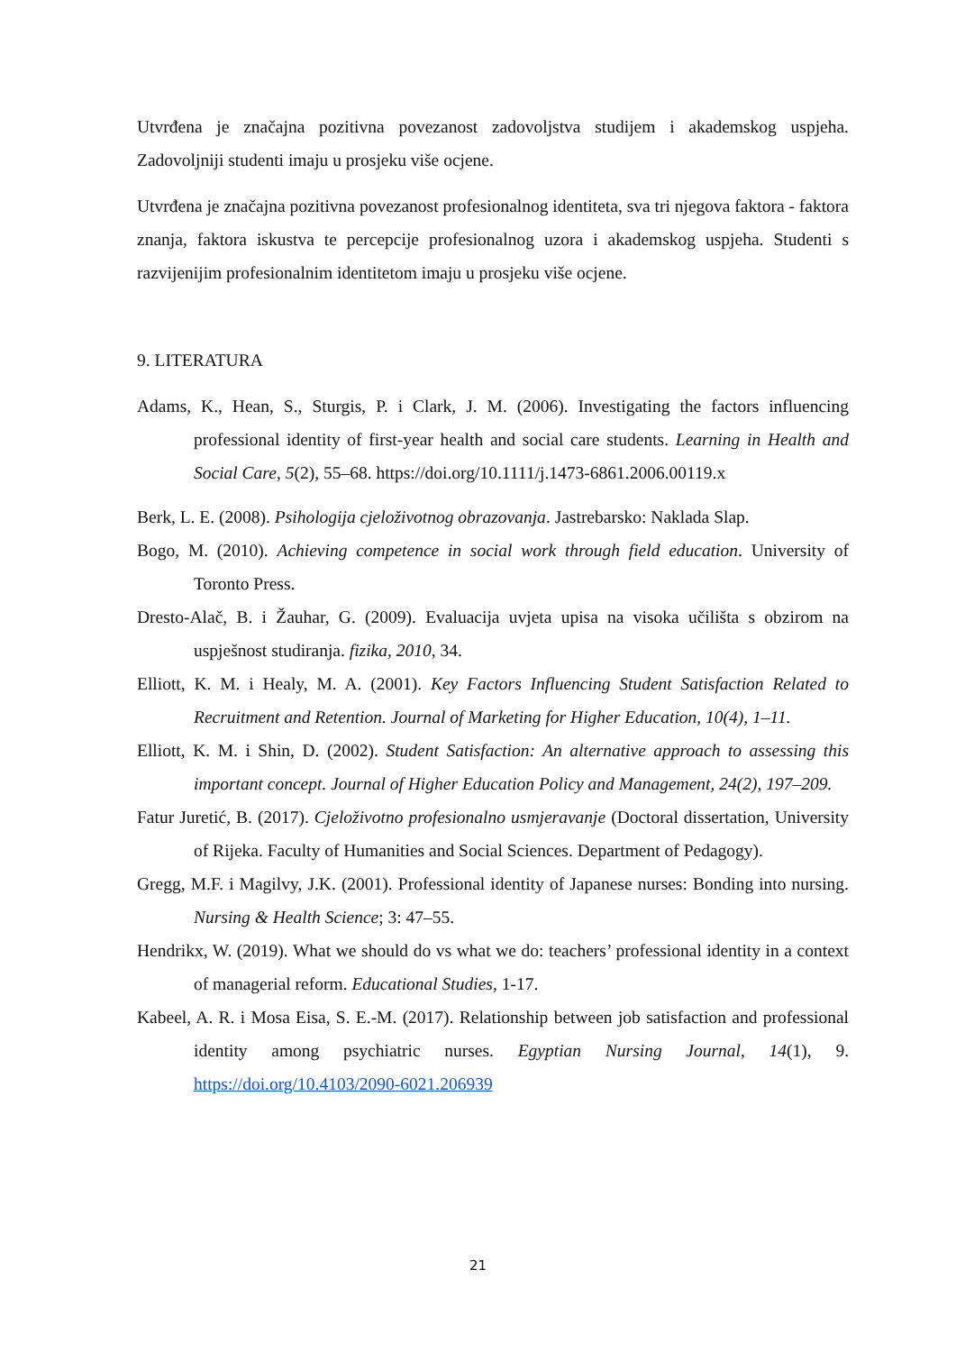Utvrđena je značajna pozitivna povezanost zadovoljstva studijem i akademskog uspjeha. Zadovoljniji studenti imaju u prosjeku više ocjene.
Utvrđena je značajna pozitivna povezanost profesionalnog identiteta, sva tri njegova faktora - faktora znanja, faktora iskustva te percepcije profesionalnog uzora i akademskog uspjeha. Studenti s razvijenijim profesionalnim identitetom imaju u prosjeku više ocjene.
9. LITERATURA
Adams, K., Hean, S., Sturgis, P. i Clark, J. M. (2006). Investigating the factors influencing professional identity of first-year health and social care students. Learning in Health and Social Care, 5(2), 55–68. https://doi.org/10.1111/j.1473-6861.2006.00119.x
Berk, L. E. (2008). Psihologija cjeloživotnog obrazovanja. Jastrebarsko: Naklada Slap.
Bogo, M. (2010). Achieving competence in social work through field education. University of Toronto Press.
Dresto-Alač, B. i Žauhar, G. (2009). Evaluacija uvjeta upisa na visoka učilišta s obzirom na uspješnost studiranja. fizika, 2010, 34.
Elliott, K. M. i Healy, M. A. (2001). Key Factors Influencing Student Satisfaction Related to Recruitment and Retention. Journal of Marketing for Higher Education, 10(4), 1–11.
Elliott, K. M. i Shin, D. (2002). Student Satisfaction: An alternative approach to assessing this important concept. Journal of Higher Education Policy and Management, 24(2), 197–209.
Fatur Juretić, B. (2017). Cjeloživotno profesionalno usmjeravanje (Doctoral dissertation, University of Rijeka. Faculty of Humanities and Social Sciences. Department of Pedagogy).
Gregg, M.F. i Magilvy, J.K. (2001). Professional identity of Japanese nurses: Bonding into nursing. Nursing & Health Science; 3: 47–55.
Hendrikx, W. (2019). What we should do vs what we do: teachers’ professional identity in a context of managerial reform. Educational Studies, 1-17.
Kabeel, A. R. i Mosa Eisa, S. E.-M. (2017). Relationship between job satisfaction and professional identity among psychiatric nurses. Egyptian Nursing Journal, 14(1), 9. https://doi.org/10.4103/2090-6021.206939
21